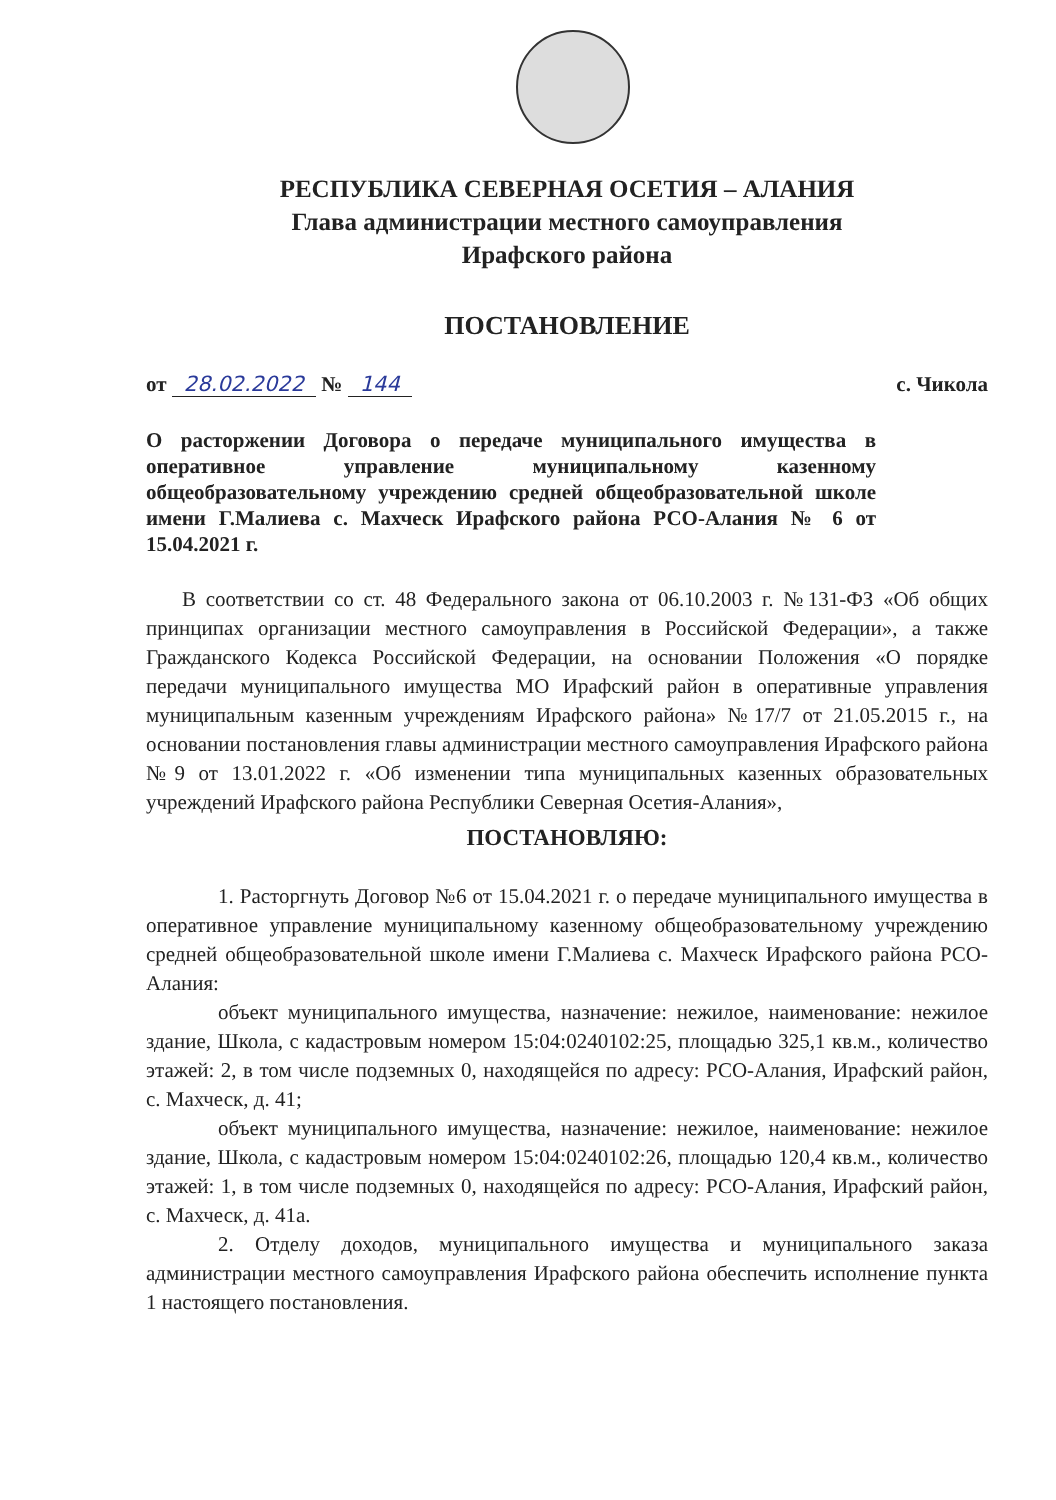РЕСПУБЛИКА СЕВЕРНАЯ ОСЕТИЯ – АЛАНИЯ
Глава администрации местного самоуправления
Ирафского района
ПОСТАНОВЛЕНИЕ
от 28.02.2022 № 144 с. Чикола
О расторжении Договора о передаче муниципального имущества в оперативное управление муниципальному казенному общеобразовательному учреждению средней общеобразовательной школе имени Г.Малиева с. Махческ Ирафского района РСО-Алания № 6 от 15.04.2021 г.
В соответствии со ст. 48 Федерального закона от 06.10.2003 г. №131-ФЗ «Об общих принципах организации местного самоуправления в Российской Федерации», а также Гражданского Кодекса Российской Федерации, на основании Положения «О порядке передачи муниципального имущества МО Ирафский район в оперативные управления муниципальным казенным учреждениям Ирафского района» №17/7 от 21.05.2015 г., на основании постановления главы администрации местного самоуправления Ирафского района №9 от 13.01.2022 г. «Об изменении типа муниципальных казенных образовательных учреждений Ирафского района Республики Северная Осетия-Алания»,
ПОСТАНОВЛЯЮ:
1. Расторгнуть Договор №6 от 15.04.2021 г. о передаче муниципального имущества в оперативное управление муниципальному казенному общеобразовательному учреждению средней общеобразовательной школе имени Г.Малиева с. Махческ Ирафского района РСО-Алания:
объект муниципального имущества, назначение: нежилое, наименование: нежилое здание, Школа, с кадастровым номером 15:04:0240102:25, площадью 325,1 кв.м., количество этажей: 2, в том числе подземных 0, находящейся по адресу: РСО-Алания, Ирафский район, с. Махческ, д. 41;
объект муниципального имущества, назначение: нежилое, наименование: нежилое здание, Школа, с кадастровым номером 15:04:0240102:26, площадью 120,4 кв.м., количество этажей: 1, в том числе подземных 0, находящейся по адресу: РСО-Алания, Ирафский район, с. Махческ, д. 41а.
2. Отделу доходов, муниципального имущества и муниципального заказа администрации местного самоуправления Ирафского района обеспечить исполнение пункта 1 настоящего постановления.